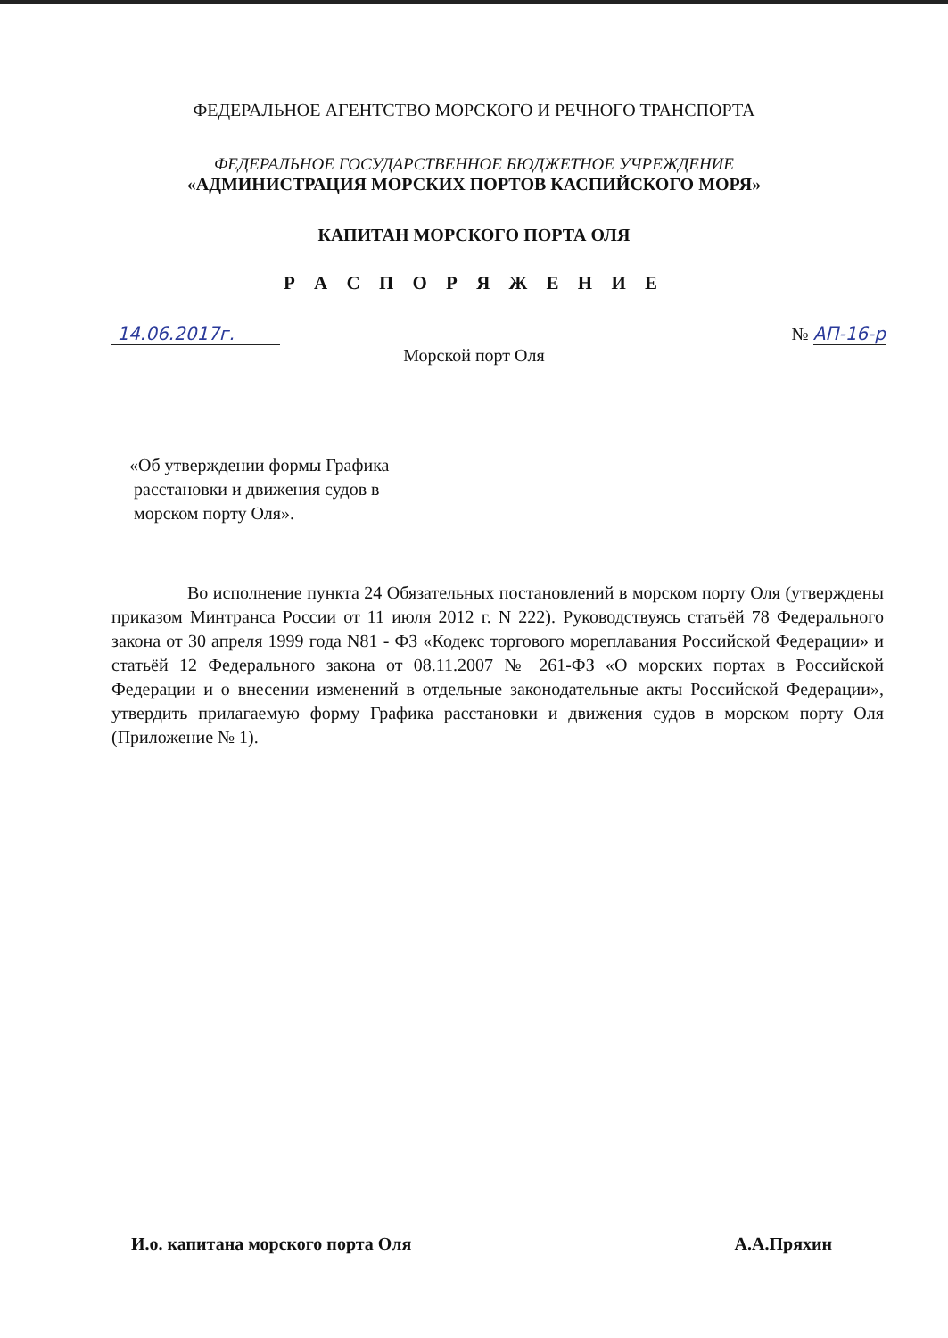ФЕДЕРАЛЬНОЕ АГЕНТСТВО МОРСКОГО И РЕЧНОГО ТРАНСПОРТА
ФЕДЕРАЛЬНОЕ ГОСУДАРСТВЕННОЕ БЮДЖЕТНОЕ УЧРЕЖДЕНИЕ
«АДМИНИСТРАЦИЯ МОРСКИХ ПОРТОВ КАСПИЙСКОГО МОРЯ»
КАПИТАН МОРСКОГО ПОРТА ОЛЯ
Р А С П О Р Я Ж Е Н И Е
14.06.2017г. № АП-16-р
Морской порт Оля
«Об утверждении формы Графика
расстановки и движения судов в
морском порту Оля».
Во исполнение пункта 24 Обязательных постановлений в морском порту Оля (утверждены приказом Минтранса России от 11 июля 2012 г. N 222). Руководствуясь статьёй 78 Федерального закона от 30 апреля 1999 года N81 - ФЗ «Кодекс торгового мореплавания Российской Федерации» и статьёй 12 Федерального закона от 08.11.2007 № 261-ФЗ «О морских портах в Российской Федерации и о внесении изменений в отдельные законодательные акты Российской Федерации», утвердить прилагаемую форму Графика расстановки и движения судов в морском порту Оля (Приложение № 1).
И.о. капитана морского порта Оля А.А.Пряхин